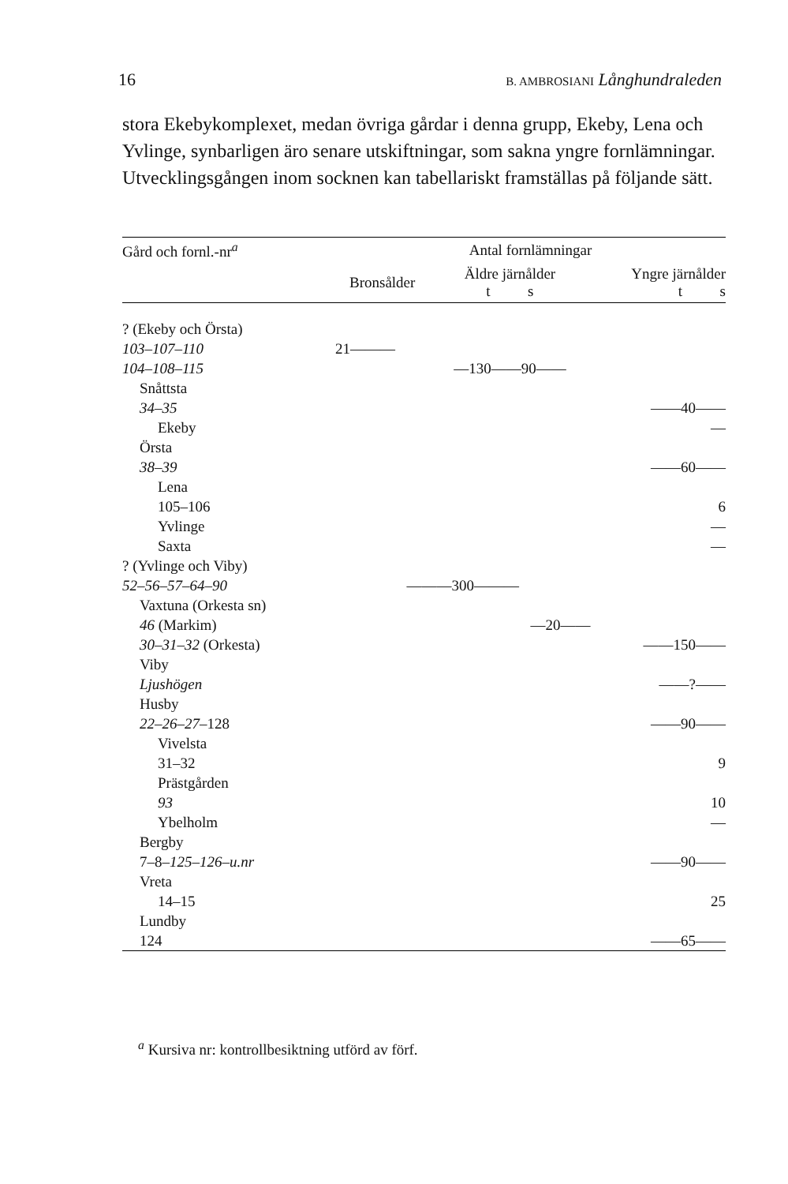16 B. AMBROSIANI Långhundraleden
stora Ekebykomplexet, medan övriga gårdar i denna grupp, Ekeby, Lena och Yvlinge, synbarligen äro senare utskiftningar, som sakna yngre fornlämningar. Utvecklingsgången inom socknen kan tabellariskt framställas på följande sätt.
| Gård och fornl.-nr<sup>a</sup> | Antal fornlämningar | | | |
| --- | --- | --- | --- | --- |
| | Bronsålder | Äldre järnålder t s | | Yngre järnålder t s |
| ? (Ekeby och Örsta) | | | | |
| 103–107–110 | 21——— | | | |
| 104–108–115 | | —130——90—— | | |
| Snåttsta | | | | |
| 34–35 | | | | ——40—— |
| Ekeby | | | | — |
| Örsta | | | | |
| 38–39 | | | | ——60—— |
| Lena | | | | |
| 105–106 | | | | 6 |
| Yvlinge | | | | — |
| Saxta | | | | — |
| ? (Yvlinge och Viby) | | | | |
| 52–56–57–64–90 | ———300——— | | | |
| Vaxtuna (Orkesta sn) | | | | |
| 46 (Markim) | | | —20—— | |
| 30–31–32 (Orkesta) | | | | ——150—— |
| Viby | | | | |
| Ljushögen | | | | ——?—— |
| Husby | | | | |
| 22–26–27 –128 | | | | ——90—— |
| Vivelsta | | | | |
| 31–32 | | | | 9 |
| Prästgården | | | | |
| 93 | | | | 10 |
| Ybelholm | | | | — |
| Bergby | | | | |
| 7–8– 125–126–u.nr | | | | ——90—— |
| Vreta | | | | |
| 14–15 | | | | 25 |
| Lundby | | | | |
| 124 | | | | ——65—— |
<sup>a</sup> Kursiva nr: kontrollbesiktning utförd av förf.